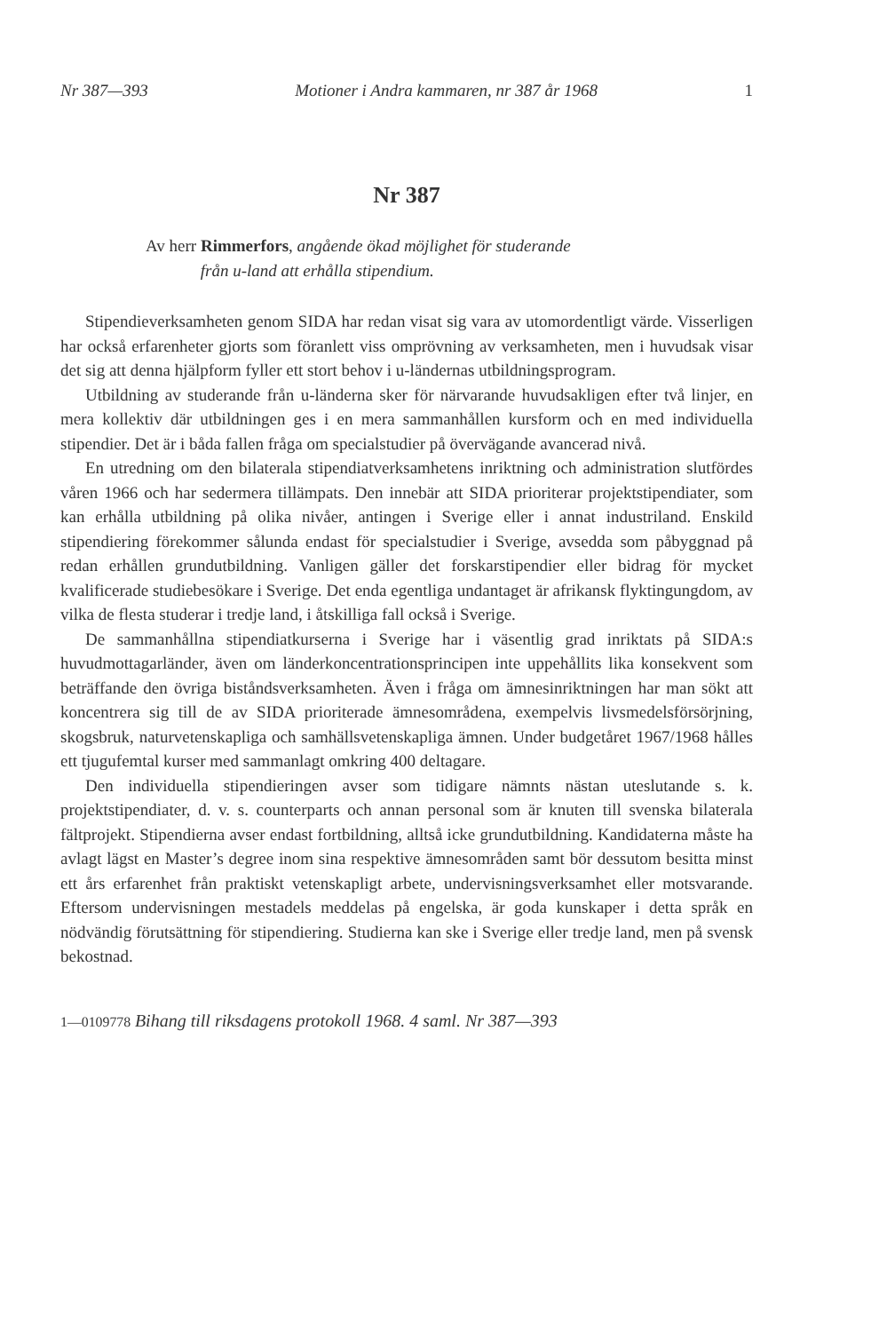Nr 387—393 Motioner i Andra kammaren, nr 387 år 1968 1
Nr 387
Av herr Rimmerfors, angående ökad möjlighet för studerande
från u-land att erhålla stipendium.
Stipendieverksamheten genom SIDA har redan visat sig vara av utomordentligt värde. Visserligen har också erfarenheter gjorts som föranlett viss omprövning av verksamheten, men i huvudsak visar det sig att denna hjälpform fyller ett stort behov i u-ländernas utbildningsprogram.
Utbildning av studerande från u-länderna sker för närvarande huvudsakligen efter två linjer, en mera kollektiv där utbildningen ges i en mera sammanhållen kursform och en med individuella stipendier. Det är i båda fallen fråga om specialstudier på övervägande avancerad nivå.
En utredning om den bilaterala stipendiatverksamhetens inriktning och administration slutfördes våren 1966 och har sedermera tillämpats. Den innebär att SIDA prioriterar projektstipendiater, som kan erhålla utbildning på olika nivåer, antingen i Sverige eller i annat industriland. Enskild stipendiering förekommer sålunda endast för specialstudier i Sverige, avsedda som påbyggnad på redan erhållen grundutbildning. Vanligen gäller det forskarstipendier eller bidrag för mycket kvalificerade studiebesökare i Sverige. Det enda egentliga undantaget är afrikansk flyktingungdom, av vilka de flesta studerar i tredje land, i åtskilliga fall också i Sverige.
De sammanhållna stipendiatkurserna i Sverige har i väsentlig grad inriktats på SIDA:s huvudmottagarländer, även om länderkoncentrationsprincipen inte uppehållits lika konsekvent som beträffande den övriga biståndsverksamheten. Även i fråga om ämnesinriktningen har man sökt att koncentrera sig till de av SIDA prioriterade ämnesområdena, exempelvis livsmedelsförsörjning, skogsbruk, naturvetenskapliga och samhällsvetenskapliga ämnen. Under budgetåret 1967/1968 hålles ett tjugufemtal kurser med sammanlagt omkring 400 deltagare.
Den individuella stipendieringen avser som tidigare nämnts nästan uteslutande s. k. projektstipendiater, d. v. s. counterparts och annan personal som är knuten till svenska bilaterala fältprojekt. Stipendierna avser endast fortbildning, alltså icke grundutbildning. Kandidaterna måste ha avlagt lägst en Master’s degree inom sina respektive ämnesområden samt bör dessutom besitta minst ett års erfarenhet från praktiskt vetenskapligt arbete, undervisningsverksamhet eller motsvarande. Eftersom undervisningen mestadels meddelas på engelska, är goda kunskaper i detta språk en nödvändig förutsättning för stipendiering. Studierna kan ske i Sverige eller tredje land, men på svensk bekostnad.
1—0109778 Bihang till riksdagens protokoll 1968. 4 saml. Nr 387—393